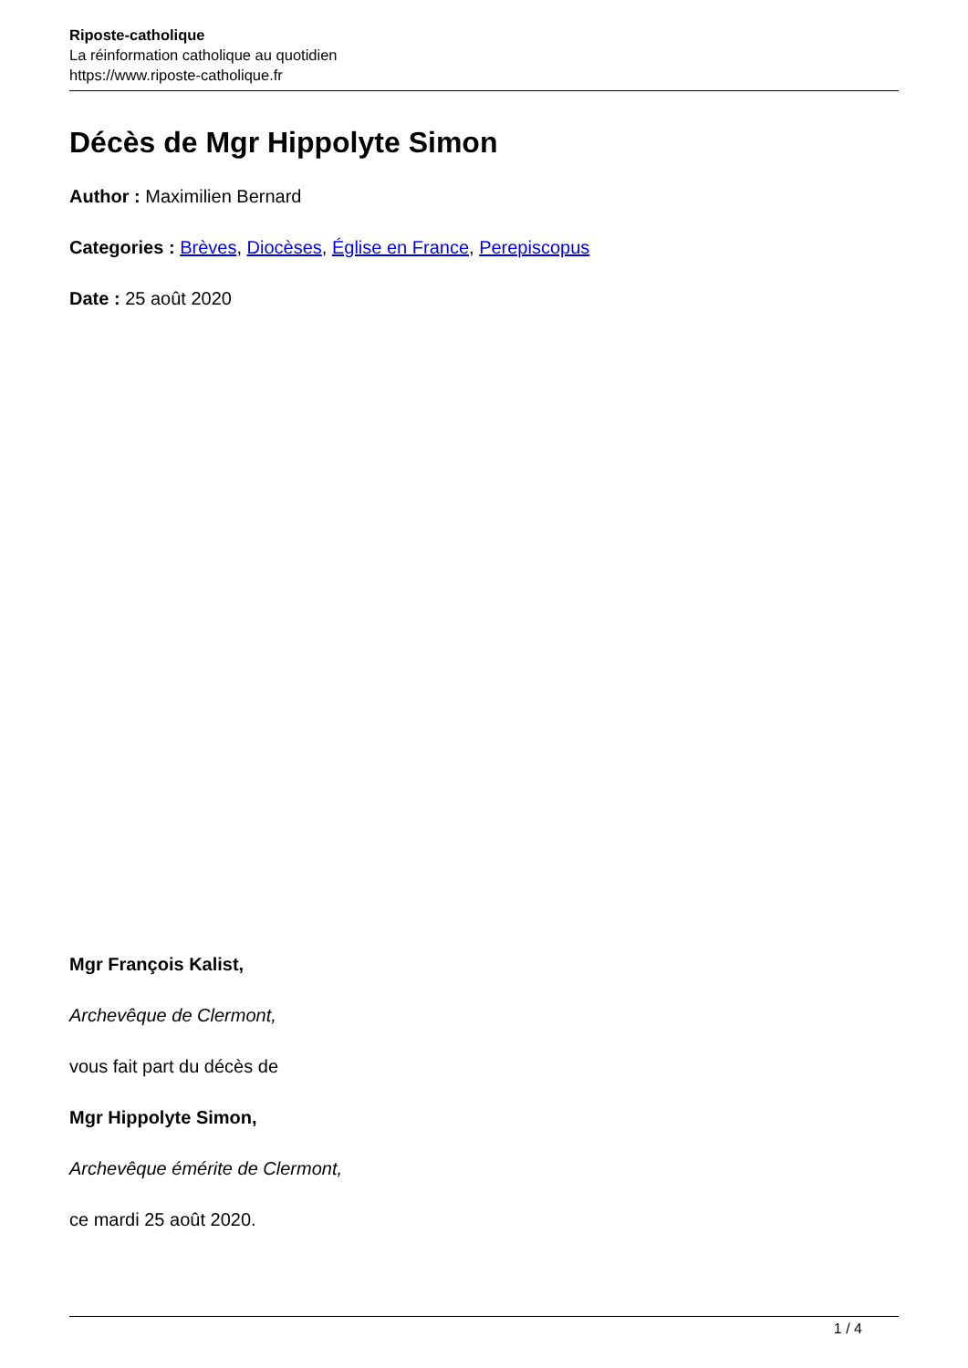Riposte-catholique
La réinformation catholique au quotidien
https://www.riposte-catholique.fr
Décès de Mgr Hippolyte Simon
Author : Maximilien Bernard
Categories : Brèves, Diocèses, Église en France, Perepiscopus
Date : 25 août 2020
Mgr François Kalist,
Archevêque de Clermont,
vous fait part du décès de
Mgr Hippolyte Simon,
Archevêque émérite de Clermont,
ce mardi 25 août 2020.
1 / 4